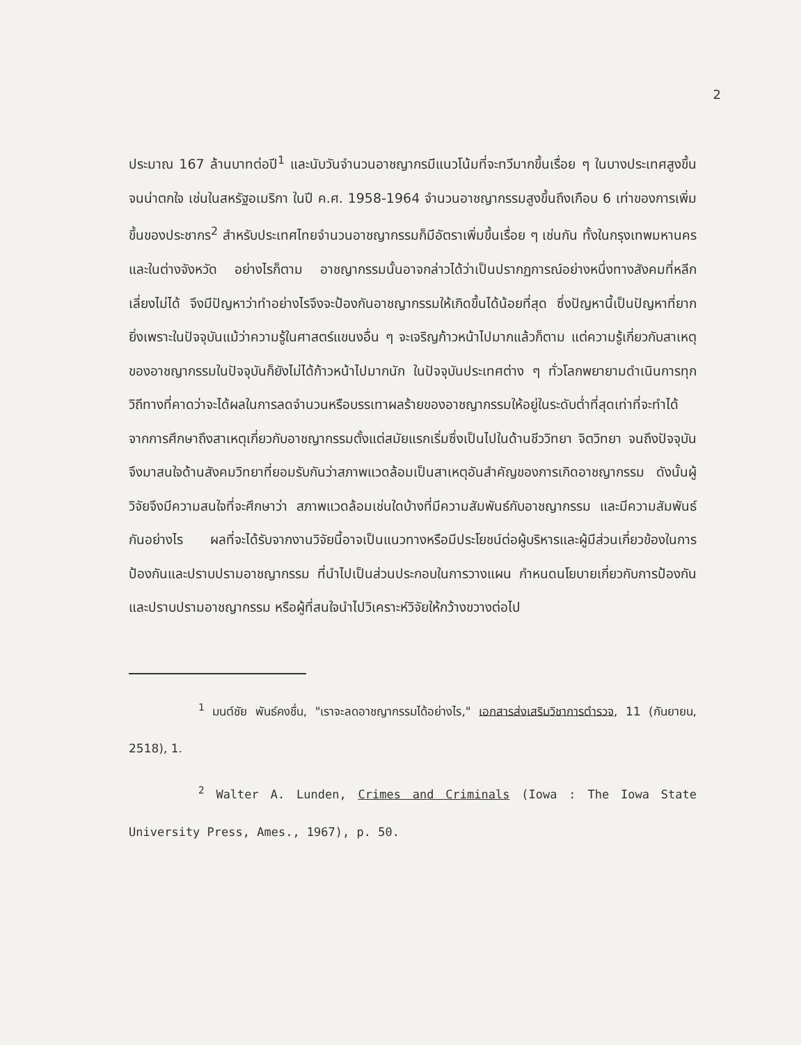2
ประมาณ 167 ล้านบาทต่อปี<sup>1</sup> และนับวันจำนวนอาชญากรมีแนวโน้มที่จะทวีมากขึ้นเรื่อย ๆ ในบางประเทศสูงขึ้นจนน่าตกใจ เช่นในสหรัฐอเมริกา ในปี ค.ศ. 1958-1964 จำนวนอาชญากรรมสูงขึ้นถึงเกือบ 6 เท่าของการเพิ่มขึ้นของประชากร<sup>2</sup> สำหรับประเทศไทยจำนวนอาชญากรรมก็มีอัตราเพิ่มขึ้นเรื่อย ๆ เช่นกัน ทั้งในกรุงเทพมหานครและในต่างจังหวัด อย่างไรก็ตาม อาชญากรรมนั้นอาจกล่าวได้ว่าเป็นปรากฏการณ์อย่างหนึ่งทางสังคมที่หลีกเลี่ยงไม่ได้ จึงมีปัญหาว่าทำอย่างไรจึงจะป้องกันอาชญากรรมให้เกิดขึ้นได้น้อยที่สุด ซึ่งปัญหานี้เป็นปัญหาที่ยากยิ่งเพราะในปัจจุบันแม้ว่าความรู้ในศาสตร์แขนงอื่น ๆ จะเจริญก้าวหน้าไปมากแล้วก็ตาม แต่ความรู้เกี่ยวกับสาเหตุของอาชญากรรมในปัจจุบันก็ยังไม่ได้ก้าวหน้าไปมากนัก ในปัจจุบันประเทศต่าง ๆ ทั่วโลกพยายามดำเนินการทุกวิถีทางที่คาดว่าจะได้ผลในการลดจำนวนหรือบรรเทาผลร้ายของอาชญากรรมให้อยู่ในระดับต่ำที่สุดเท่าที่จะทำได้ จากการศึกษาถึงสาเหตุเกี่ยวกับอาชญากรรมตั้งแต่สมัยแรกเริ่มซึ่งเป็นไปในด้านชีววิทยา จิตวิทยา จนถึงปัจจุบันจึงมาสนใจด้านสังคมวิทยาที่ยอมรับกันว่าสภาพแวดล้อมเป็นสาเหตุอันสำคัญของการเกิดอาชญากรรม ดังนั้นผู้วิจัยจึงมีความสนใจที่จะศึกษาว่า สภาพแวดล้อมเช่นใดบ้างที่มีความสัมพันธ์กับอาชญากรรม และมีความสัมพันธ์กันอย่างไร ผลที่จะได้รับจากงานวิจัยนี้อาจเป็นแนวทางหรือมีประโยชน์ต่อผู้บริหารและผู้มีส่วนเกี่ยวข้องในการป้องกันและปราบปรามอาชญากรรม ที่นำไปเป็นส่วนประกอบในการวางแผน กำหนดนโยบายเกี่ยวกับการป้องกันและปราบปรามอาชญากรรม หรือผู้ที่สนใจนำไปวิเคราะห์วิจัยให้กว้างขวางต่อไป
<sup>1</sup> มนต์ชัย พันธ์คงชื่น, "เราจะลดอาชญากรรมได้อย่างไร," เอกสารส่งเสริมวิชาการตำรวจ, 11 (กันยายน, 2518), 1.
<sup>2</sup> Walter A. Lunden, Crimes and Criminals (Iowa : The Iowa State University Press, Ames., 1967), p. 50.